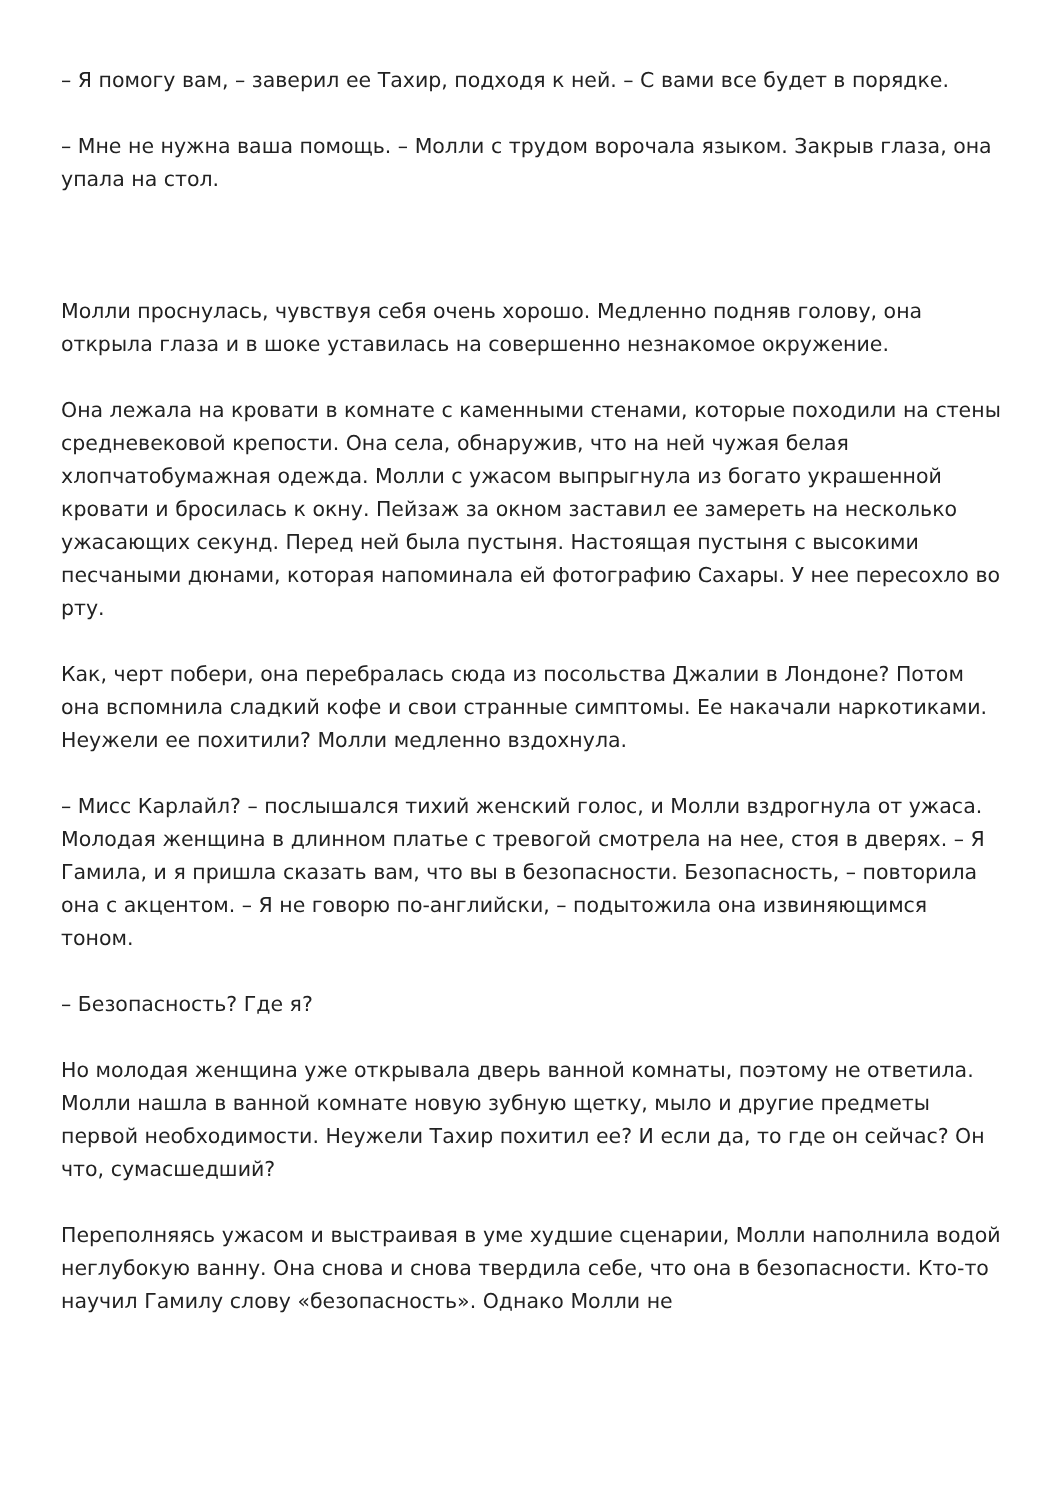– Я помогу вам, – заверил ее Тахир, подходя к ней. – С вами все будет в порядке.
– Мне не нужна ваша помощь. – Молли с трудом ворочала языком. Закрыв глаза, она упала на стол.
Молли проснулась, чувствуя себя очень хорошо. Медленно подняв голову, она открыла глаза и в шоке уставилась на совершенно незнакомое окружение.
Она лежала на кровати в комнате с каменными стенами, которые походили на стены средневековой крепости. Она села, обнаружив, что на ней чужая белая хлопчатобумажная одежда. Молли с ужасом выпрыгнула из богато украшенной кровати и бросилась к окну. Пейзаж за окном заставил ее замереть на несколько ужасающих секунд. Перед ней была пустыня. Настоящая пустыня с высокими песчаными дюнами, которая напоминала ей фотографию Сахары. У нее пересохло во рту.
Как, черт побери, она перебралась сюда из посольства Джалии в Лондоне? Потом она вспомнила сладкий кофе и свои странные симптомы. Ее накачали наркотиками. Неужели ее похитили? Молли медленно вздохнула.
– Мисс Карлайл? – послышался тихий женский голос, и Молли вздрогнула от ужаса. Молодая женщина в длинном платье с тревогой смотрела на нее, стоя в дверях. – Я Гамила, и я пришла сказать вам, что вы в безопасности. Безопасность, – повторила она с акцентом. – Я не говорю по-английски, – подытожила она извиняющимся тоном.
– Безопасность? Где я?
Но молодая женщина уже открывала дверь ванной комнаты, поэтому не ответила. Молли нашла в ванной комнате новую зубную щетку, мыло и другие предметы первой необходимости. Неужели Тахир похитил ее? И если да, то где он сейчас? Он что, сумасшедший?
Переполняясь ужасом и выстраивая в уме худшие сценарии, Молли наполнила водой неглубокую ванну. Она снова и снова твердила себе, что она в безопасности. Кто-то научил Гамилу слову «безопасность». Однако Молли не